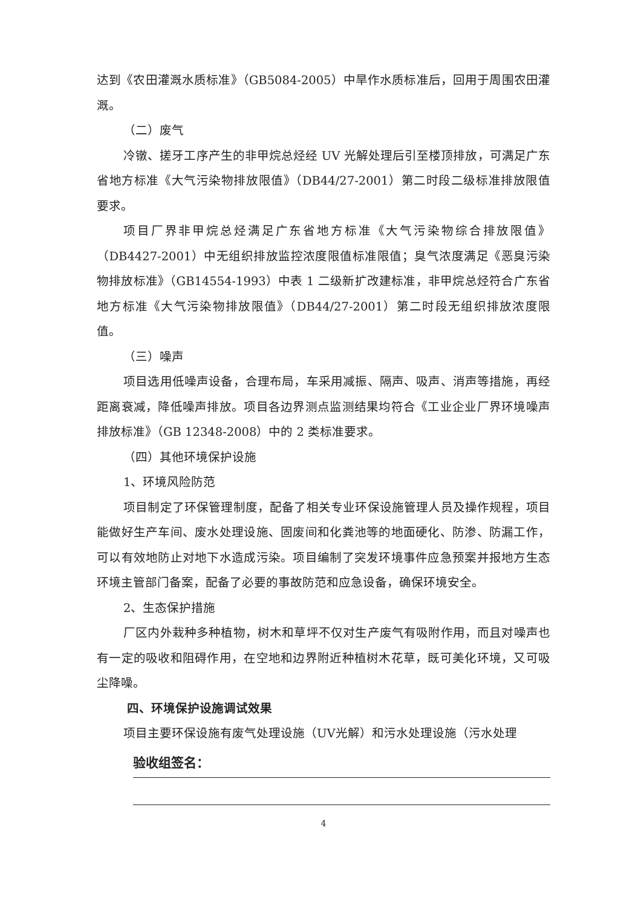达到《农田灌溉水质标准》（GB5084-2005）中旱作水质标准后，回用于周围农田灌溉。
（二）废气
冷镦、搓牙工序产生的非甲烷总烃经 UV 光解处理后引至楼顶排放，可满足广东省地方标准《大气污染物排放限值》（DB44/27-2001）第二时段二级标准排放限值要求。
项目厂界非甲烷总烃满足广东省地方标准《大气污染物综合排放限值》（DB4427-2001）中无组织排放监控浓度限值标准限值；臭气浓度满足《恶臭污染物排放标准》（GB14554-1993）中表 1 二级新扩改建标准，非甲烷总烃符合广东省地方标准《大气污染物排放限值》（DB44/27-2001）第二时段无组织排放浓度限值。
（三）噪声
项目选用低噪声设备，合理布局，车采用减振、隔声、吸声、消声等措施，再经距离衰减，降低噪声排放。项目各边界测点监测结果均符合《工业企业厂界环境噪声排放标准》（GB 12348-2008）中的 2 类标准要求。
（四）其他环境保护设施
1、环境风险防范
项目制定了环保管理制度，配备了相关专业环保设施管理人员及操作规程，项目能做好生产车间、废水处理设施、固废间和化粪池等的地面硬化、防渗、防漏工作，可以有效地防止对地下水造成污染。项目编制了突发环境事件应急预案并报地方生态环境主管部门备案，配备了必要的事故防范和应急设备，确保环境安全。
2、生态保护措施
厂区内外栽种多种植物，树木和草坪不仅对生产废气有吸附作用，而且对噪声也有一定的吸收和阻碍作用，在空地和边界附近种植树木花草，既可美化环境，又可吸尘降噪。
四、环境保护设施调试效果
项目主要环保设施有废气处理设施（UV光解）和污水处理设施（污水处理
验收组签名：
4